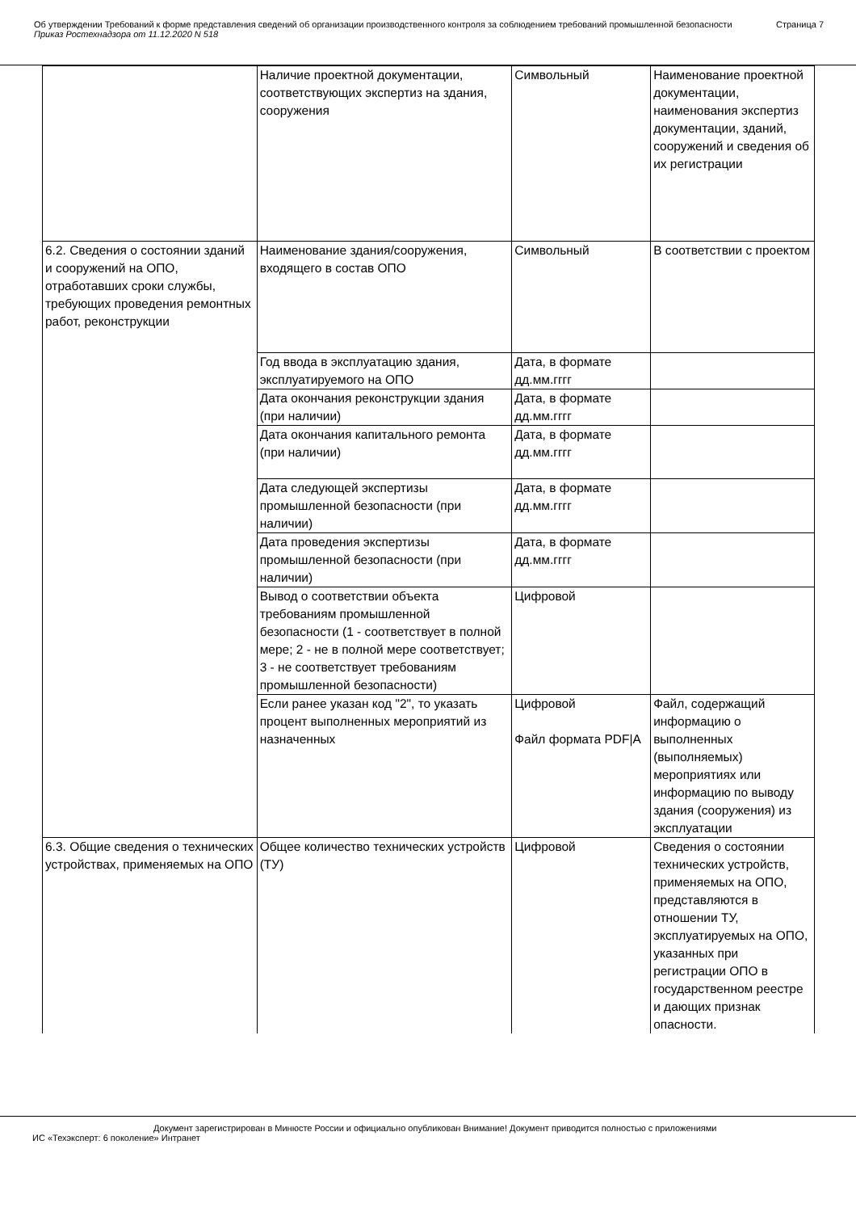Об утверждении Требований к форме представления сведений об организации производственного контроля за соблюдением требований промышленной безопасности Страница 7
Приказ Ростехнадзора от 11.12.2020 N 518
| | Наличие проектной документации, соответствующих экспертиз на здания, сооружения | Символьный | Наименование проектной документации, наименования экспертиз документации, зданий, сооружений и сведения об их регистрации |
| 6.2. Сведения о состоянии зданий и сооружений на ОПО, отработавших сроки службы, требующих проведения ремонтных работ, реконструкции | Наименование здания/сооружения, входящего в состав ОПО | Символьный | В соответствии с проектом |
| | Год ввода в эксплуатацию здания, эксплуатируемого на ОПО | Дата, в формате дд.мм.гггг | |
| | Дата окончания реконструкции здания (при наличии) | Дата, в формате дд.мм.гггг | |
| | Дата окончания капитального ремонта (при наличии) | Дата, в формате дд.мм.гггг | |
| | Дата следующей экспертизы промышленной безопасности (при наличии) | Дата, в формате дд.мм.гггг | |
| | Дата проведения экспертизы промышленной безопасности (при наличии) | Дата, в формате дд.мм.гггг | |
| | Вывод о соответствии объекта требованиям промышленной безопасности (1 - соответствует в полной мере; 2 - не в полной мере соответствует; 3 - не соответствует требованиям промышленной безопасности) | Цифровой | |
| | Если ранее указан код "2", то указать процент выполненных мероприятий из назначенных | Цифровой Файл формата PDF/A | Файл, содержащий информацию о выполненных (выполняемых) мероприятиях или информацию по выводу здания (сооружения) из эксплуатации |
| 6.3. Общие сведения о технических устройствах, применяемых на ОПО | Общее количество технических устройств (ТУ) | Цифровой | Сведения о состоянии технических устройств, применяемых на ОПО, представляются в отношении ТУ, эксплуатируемых на ОПО, указанных при регистрации ОПО в государственном реестре и дающих признак опасности. |
Документ зарегистрирован в Минюсте России и официально опубликован Внимание! Документ приводится полностью с приложениями
ИС «Техэксперт: 6 поколение» Интранет